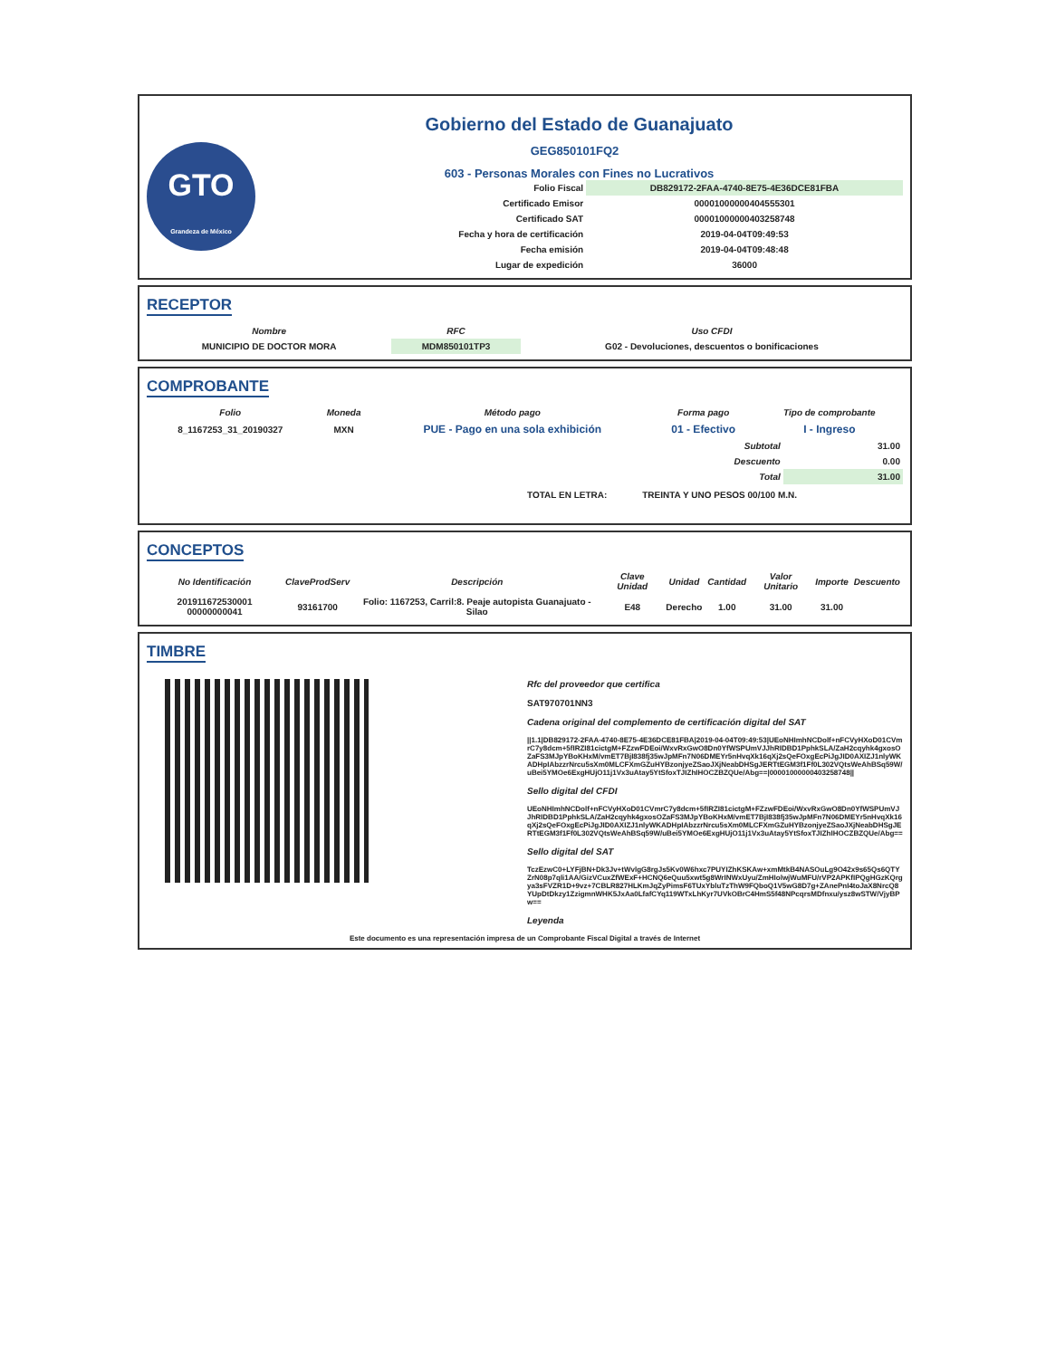GTO
Grandeza de México
Gobierno del Estado de Guanajuato
GEG850101FQ2
603 - Personas Morales con Fines no Lucrativos
| Folio Fiscal | DB829172-2FAA-4740-8E75-4E36DCE81FBA |
| Certificado Emisor | 00001000000404555301 |
| Certificado SAT | 00001000000403258748 |
| Fecha y hora de certificación | 2019-04-04T09:49:53 |
| Fecha emisión | 2019-04-04T09:48:48 |
| Lugar de expedición | 36000 |
RECEPTOR
| Nombre | RFC | Uso CFDI |
| --- | --- | --- |
| MUNICIPIO DE DOCTOR MORA | MDM850101TP3 | G02 - Devoluciones, descuentos o bonificaciones |
COMPROBANTE
| Folio | Moneda | Método pago | Forma pago | Tipo de comprobante |
| --- | --- | --- | --- | --- |
| 8_1167253_31_20190327 | MXN | PUE - Pago en una sola exhibición | 01 - Efectivo | I - Ingreso |
| Subtotal | 31.00 |
| Descuento | 0.00 |
| Total | 31.00 |
TOTAL EN LETRA: TREINTA Y UNO PESOS 00/100 M.N.
CONCEPTOS
| No Identificación | ClaveProdServ | Descripción | Clave Unidad | Unidad | Cantidad | Valor Unitario | Importe | Descuento |
| --- | --- | --- | --- | --- | --- | --- | --- | --- |
| 201911672530001 00000000041 | 93161700 | Folio: 1167253, Carril:8. Peaje autopista Guanajuato - Silao | E48 | Derecho | 1.00 | 31.00 | 31.00 | |
TIMBRE
Rfc del proveedor que certifica
SAT970701NN3
Cadena original del complemento de certificación digital del SAT
||1.1|DB829172-2FAA-4740-8E75-4E36DCE81FBA|2019-04-04T09:49:53|UEoNHImhNCDolf+nFCVyHXoD01CVmrC7y8dcm+5fIRZI81cictgM+FZzwFDEoi/WxvRxGwO8Dn0YfWSPUmVJJhRIDBD1PphkSLA/ZaH2cqyhk4gxosOZaFS3MJpYBoKHxM/vmET7BjI838fj35wJpMFn7N06DMEYr5nHvqXk16qXj2sQeFOxgEcPiJgJID0AXIZJ1nlyWKADHpIAbzzrNrcu5sXm0MLCFXmGZuHYBzonjyeZSaoJXjNeabDHSgJERTtEGM3f1Ff0L302VQtsWeAhBSq59W/uBei5YMOe6ExgHUjO11j1Vx3uAtay5YtSfoxTJIZhIHOCZBZQUe/Abg==|00001000000403258748||
Sello digital del CFDI
UEoNHImhNCDolf+nFCVyHXoD01CVmrC7y8dcm+5fIRZI81cictgM+FZzwFDEoi/WxvRxGwO8Dn0YfWSPUmVJJhRIDBD1PphkSLA/ZaH2cqyhk4gxosOZaFS3MJpYBoKHxM/vmET7BjI838fj35wJpMFn7N06DMEYr5nHvqXk16qXj2sQeFOxgEcPiJgJID0AXIZJ1nlyWKADHpIAbzzrNrcu5sXm0MLCFXmGZuHYBzonjyeZSaoJXjNeabDHSgJERTtEGM3f1Ff0L302VQtsWeAhBSq59W/uBei5YMOe6ExgHUjO11j1Vx3uAtay5YtSfoxTJIZhIHOCZBZQUe/Abg==
Sello digital del SAT
TczEzwC0+LYFjBN+Dk3Jv+tWvlgG8rgJs5Kv0W6hxc7PUYIZhKSKAw+xmMtkB4NASOuLg9O42x9s65Qs6QTYZrN08p7qli1AA/GizVCuxZfWExF+HCNQ6eQuu5xwt5g8WrINWxUyu/ZmHIolwjWuMFU/rVP2APKfIPQgHGzKQrgya3sFVZR1D+9vz+7CBLR827HLKmJqZyPimsF6TUxYbluTzThW9FQboQ1V5wG8D7g+ZAnePnI4toJaX8NrcQ8YUpDtDkzy1ZzigmnWHK5JxAa0LfafCYq119WTxLhKyr7UVkOBrC4HmS5f48NPcqrsMDfnxu/ysz8wSTW/VjyBPw==
Leyenda
Este documento es una representación impresa de un Comprobante Fiscal Digital a través de Internet